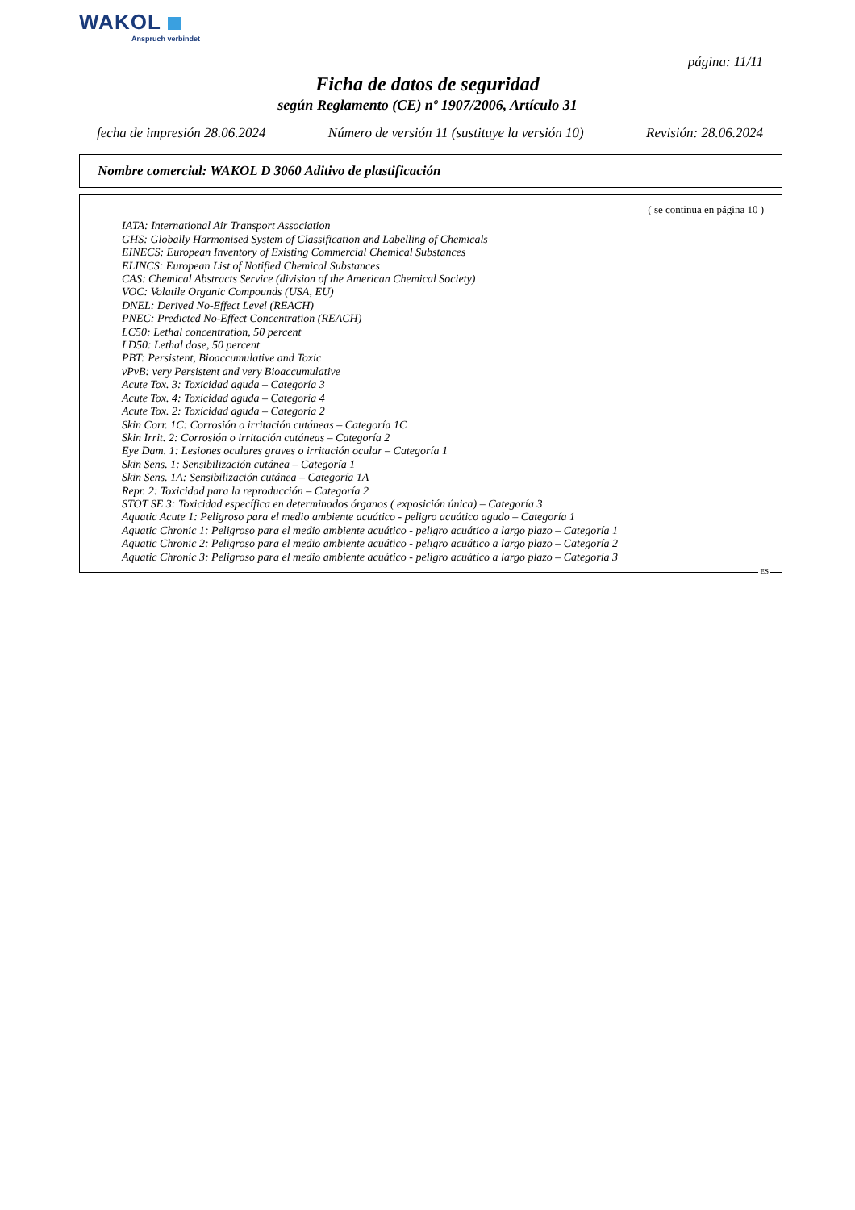WAKOL
Anspruch verbindet
página: 11/11
Ficha de datos de seguridad
según Reglamento (CE) nº 1907/2006, Artículo 31
fecha de impresión 28.06.2024 Número de versión 11 (sustituye la versión 10) Revisión: 28.06.2024
Nombre comercial: WAKOL D 3060 Aditivo de plastificación
( se continua en página 10 )
IATA: International Air Transport Association
GHS: Globally Harmonised System of Classification and Labelling of Chemicals
EINECS: European Inventory of Existing Commercial Chemical Substances
ELINCS: European List of Notified Chemical Substances
CAS: Chemical Abstracts Service (division of the American Chemical Society)
VOC: Volatile Organic Compounds (USA, EU)
DNEL: Derived No-Effect Level (REACH)
PNEC: Predicted No-Effect Concentration (REACH)
LC50: Lethal concentration, 50 percent
LD50: Lethal dose, 50 percent
PBT: Persistent, Bioaccumulative and Toxic
vPvB: very Persistent and very Bioaccumulative
Acute Tox. 3: Toxicidad aguda – Categoría 3
Acute Tox. 4: Toxicidad aguda – Categoría 4
Acute Tox. 2: Toxicidad aguda – Categoría 2
Skin Corr. 1C: Corrosión o irritación cutáneas – Categoría 1C
Skin Irrit. 2: Corrosión o irritación cutáneas – Categoría 2
Eye Dam. 1: Lesiones oculares graves o irritación ocular – Categoría 1
Skin Sens. 1: Sensibilización cutánea – Categoría 1
Skin Sens. 1A: Sensibilización cutánea – Categoría 1A
Repr. 2: Toxicidad para la reproducción – Categoría 2
STOT SE 3: Toxicidad específica en determinados órganos ( exposición única) – Categoría 3
Aquatic Acute 1: Peligroso para el medio ambiente acuático - peligro acuático agudo – Categoría 1
Aquatic Chronic 1: Peligroso para el medio ambiente acuático - peligro acuático a largo plazo – Categoría 1
Aquatic Chronic 2: Peligroso para el medio ambiente acuático - peligro acuático a largo plazo – Categoría 2
Aquatic Chronic 3: Peligroso para el medio ambiente acuático - peligro acuático a largo plazo – Categoría 3
ES